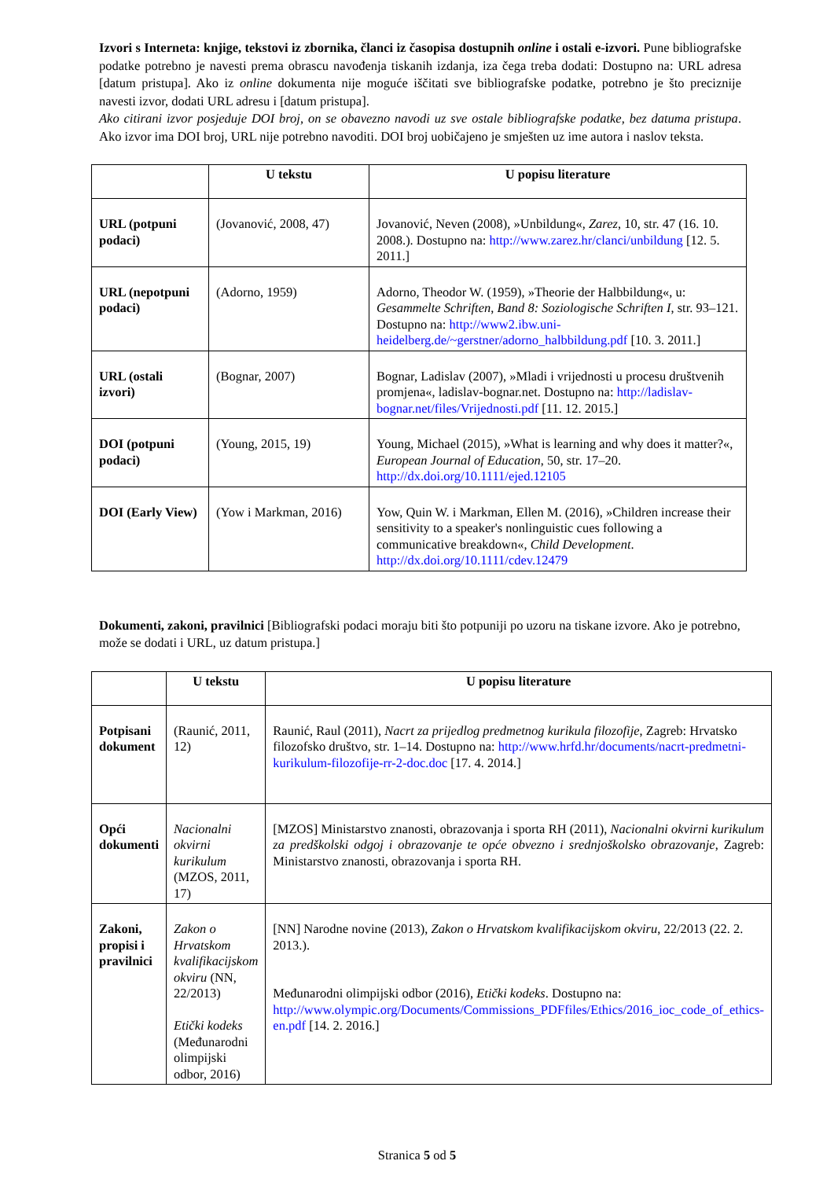Izvori s Interneta: knjige, tekstovi iz zbornika, članci iz časopisa dostupnih online i ostali e-izvori. Pune bibliografske podatke potrebno je navesti prema obrascu navođenja tiskanih izdanja, iza čega treba dodati: Dostupno na: URL adresa [datum pristupa]. Ako iz online dokumenta nije moguće iščitati sve bibliografske podatke, potrebno je što preciznije navesti izvor, dodati URL adresu i [datum pristupa].
Ako citirani izvor posjeduje DOI broj, on se obavezno navodi uz sve ostale bibliografske podatke, bez datuma pristupa. Ako izvor ima DOI broj, URL nije potrebno navoditi. DOI broj uobičajeno je smješten uz ime autora i naslov teksta.
| | U tekstu | U popisu literature |
| --- | --- | --- |
| URL (potpuni podaci) | (Jovanović, 2008, 47) | Jovanović, Neven (2008), »Unbildung«, Zarez , 10, str. 47 (16. 10. 2008.). Dostupno na: http://www.zarez.hr/clanci/unbildung [12. 5. 2011.] |
| URL (nepotpuni podaci) | (Adorno, 1959) | Adorno, Theodor W. (1959), »Theorie der Halbbildung«, u: Gesammelte Schriften , Band 8: Soziologische Schriften I , str. 93–121. Dostupno na: http://www2.ibw.uni-heidelberg.de/~gerstner/adorno_halbbildung.pdf [10. 3. 2011.] |
| URL (ostali izvori) | (Bognar, 2007) | Bognar, Ladislav (2007), »Mladi i vrijednosti u procesu društvenih promjena«, ladislav-bognar.net. Dostupno na: http://ladislav-bognar.net/files/Vrijednosti.pdf [11. 12. 2015.] |
| DOI (potpuni podaci) | (Young, 2015, 19) | Young, Michael (2015), »What is learning and why does it matter?«, European Journal of Education , 50, str. 17–20. http://dx.doi.org/10.1111/ejed.12105 |
| DOI (Early View) | (Yow i Markman, 2016) | Yow, Quin W. i Markman, Ellen M. (2016), »Children increase their sensitivity to a speaker's nonlinguistic cues following a communicative breakdown«, Child Development . http://dx.doi.org/10.1111/cdev.12479 |
Dokumenti, zakoni, pravilnici [Bibliografski podaci moraju biti što potpuniji po uzoru na tiskane izvore. Ako je potrebno, može se dodati i URL, uz datum pristupa.]
| | U tekstu | U popisu literature |
| --- | --- | --- |
| Potpisani dokument | (Raunić, 2011, 12) | Raunić, Raul (2011), Nacrt za prijedlog predmetnog kurikula filozofije , Zagreb: Hrvatsko filozofsko društvo, str. 1–14. Dostupno na: http://www.hrfd.hr/documents/nacrt-predmetni-kurikulum-filozofije-rr-2-doc.doc [17. 4. 2014.] |
| Opći dokumenti | Nacionalni okvirni kurikulum (MZOS, 2011, 17) | [MZOS] Ministarstvo znanosti, obrazovanja i sporta RH (2011), Nacionalni okvirni kurikulum za predškolski odgoj i obrazovanje te opće obvezno i srednjoškolsko obrazovanje , Zagreb: Ministarstvo znanosti, obrazovanja i sporta RH. |
| Zakoni, propisi i pravilnici | Zakon o Hrvatskom kvalifikacijskom okviru (NN, 22/2013) Etički kodeks (Međunarodni olimpijski odbor, 2016) | [NN] Narodne novine (2013), Zakon o Hrvatskom kvalifikacijskom okviru , 22/2013 (22. 2. 2013.). Međunarodni olimpijski odbor (2016), Etički kodeks . Dostupno na: http://www.olympic.org/Documents/Commissions_PDFfiles/Ethics/2016_ioc_code_of_ethics-en.pdf [14. 2. 2016.] |
Stranica 5 od 5